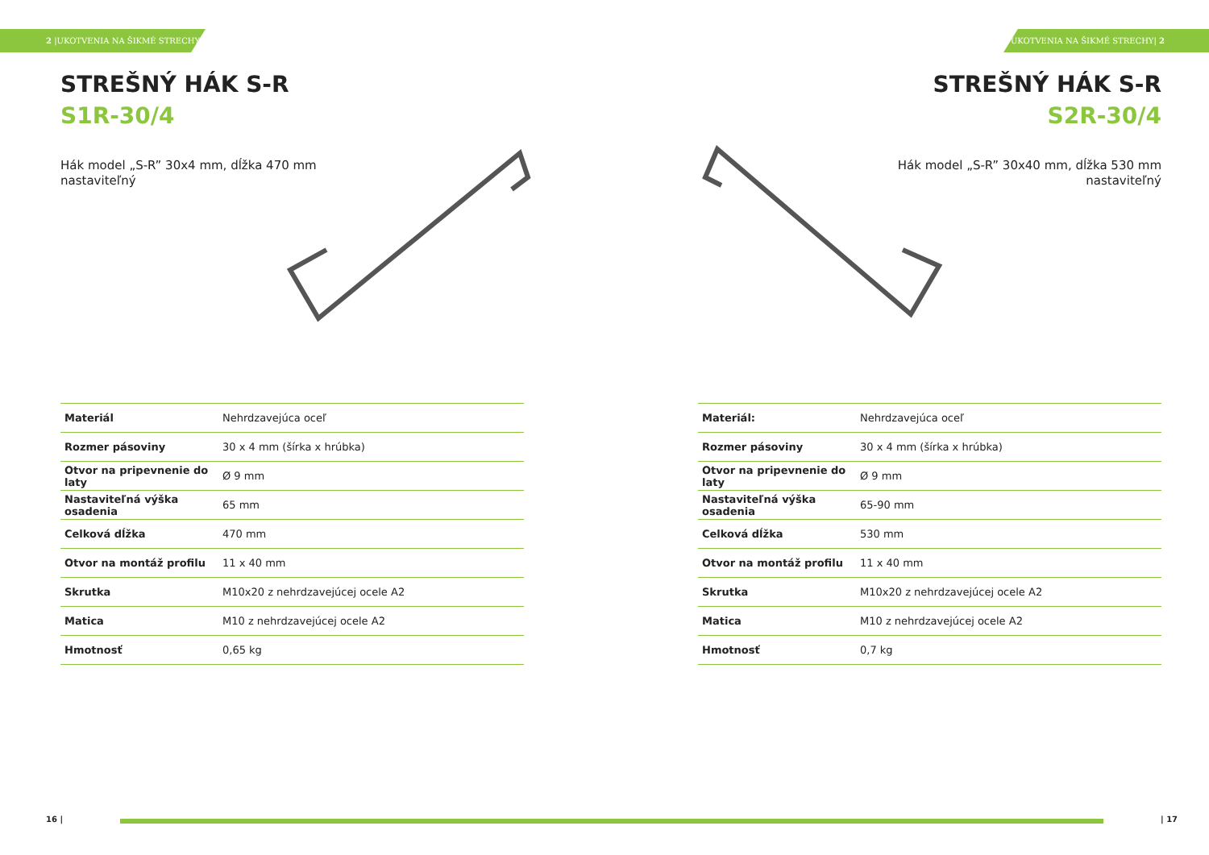2 |UKOTVENIA NA ŠIKMÉ STRECHY
STREŠNÝ HÁK S-R
S1R-30/4
Hák model „S-R” 30x4 mm, dĺžka 470 mm
nastaviteľný
| Materiál | Nehrdzavejúca oceľ |
| Rozmer pásoviny | 30 x 4 mm (šírka x hrúbka) |
| Otvor na pripevnenie do laty | Ø 9 mm |
| Nastaviteľná výška osadenia | 65 mm |
| Celková dĺžka | 470 mm |
| Otvor na montáž profilu | 11 x 40 mm |
| Skrutka | M10x20 z nehrdzavejúcej ocele A2 |
| Matica | M10 z nehrdzavejúcej ocele A2 |
| Hmotnosť | 0,65 kg |
16 |
UKOTVENIA NA ŠIKMÉ STRECHY| 2
STREŠNÝ HÁK S-R
S2R-30/4
Hák model „S-R” 30x40 mm, dĺžka 530 mm
nastaviteľný
| Materiál: | Nehrdzavejúca oceľ |
| Rozmer pásoviny | 30 x 4 mm (šírka x hrúbka) |
| Otvor na pripevnenie do laty | Ø 9 mm |
| Nastaviteľná výška osadenia | 65-90 mm |
| Celková dĺžka | 530 mm |
| Otvor na montáž profilu | 11 x 40 mm |
| Skrutka | M10x20 z nehrdzavejúcej ocele A2 |
| Matica | M10 z nehrdzavejúcej ocele A2 |
| Hmotnosť | 0,7 kg |
| 17